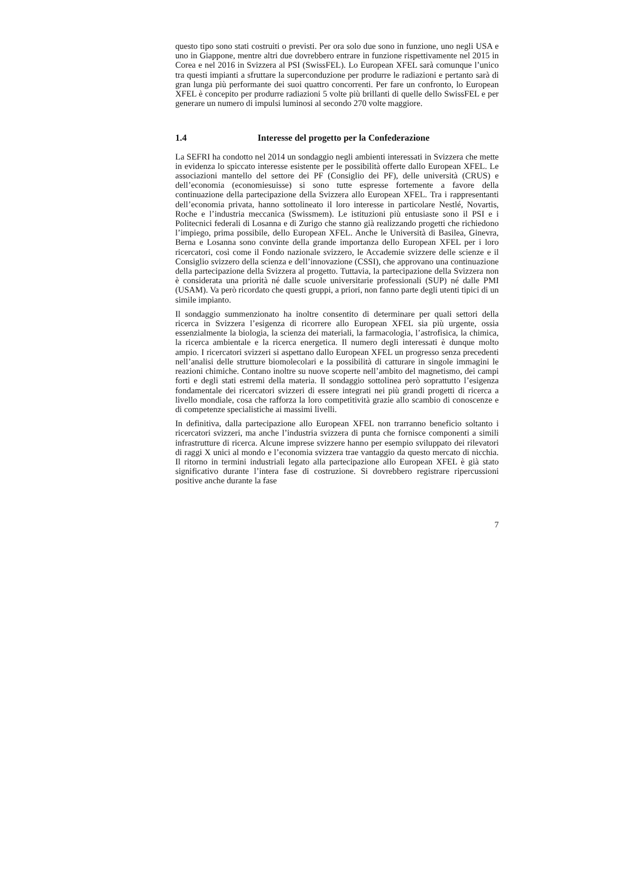questo tipo sono stati costruiti o previsti. Per ora solo due sono in funzione, uno negli USA e uno in Giappone, mentre altri due dovrebbero entrare in funzione rispettivamente nel 2015 in Corea e nel 2016 in Svizzera al PSI (SwissFEL). Lo European XFEL sarà comunque l’unico tra questi impianti a sfruttare la supercondu­zione per produrre le radiazioni e pertanto sarà di gran lunga più performante dei suoi quattro concorrenti. Per fare un confronto, lo European XFEL è concepito per produrre radiazioni 5 volte più brillanti di quelle dello SwissFEL e per generare un numero di impulsi luminosi al secondo 270 volte maggiore.
1.4 Interesse del progetto per la Confederazione
La SEFRI ha condotto nel 2014 un sondaggio negli ambienti interessati in Svizzera che mette in evidenza lo spiccato interesse esistente per le possibilità offerte dallo European XFEL. Le associazioni mantello del settore dei PF (Consiglio dei PF), delle università (CRUS) e dell’economia (economiesuisse) si sono tutte espresse fortemente a favore della continuazione della partecipazione della Svizzera allo European XFEL. Tra i rappresentanti dell’economia privata, hanno sottolineato il loro interesse in particolare Nestlé, Novartis, Roche e l’industria meccanica (Swiss­mem). Le istituzioni più entusiaste sono il PSI e i Politecnici federali di Losanna e di Zurigo che stanno già realizzando progetti che richiedono l’impiego, prima possibi­le, dello European XFEL. Anche le Università di Basilea, Ginevra, Berna e Losanna sono convinte della grande importanza dello European XFEL per i loro ricercatori, così come il Fondo nazionale svizzero, le Accademie svizzere delle scienze e il Consiglio svizzero della scienza e dell’innovazione (CSSI), che approvano una continuazione della partecipazione della Svizzera al progetto. Tuttavia, la partecipa­zione della Svizzera non è considerata una priorità né dalle scuole universitarie professionali (SUP) né dalle PMI (USAM). Va però ricordato che questi gruppi, a priori, non fanno parte degli utenti tipici di un simile impianto.
Il sondaggio summenzionato ha inoltre consentito di determinare per quali settori della ricerca in Svizzera l’esigenza di ricorrere allo European XFEL sia più urgente, ossia essenzialmente la biologia, la scienza dei materiali, la farmacologia, l’astrofisica, la chimica, la ricerca ambientale e la ricerca energetica. Il numero degli interessati è dunque molto ampio. I ricercatori svizzeri si aspettano dallo European XFEL un progresso senza precedenti nell’analisi delle strutture biomolecolari e la possibilità di catturare in singole immagini le reazioni chimiche. Contano inoltre su nuove scoperte nell’ambito del magnetismo, dei campi forti e degli stati estremi della materia. Il sondaggio sottolinea però soprattutto l’esigenza fondamentale dei ricercatori svizzeri di essere integrati nei più grandi progetti di ricerca a livello mondiale, cosa che rafforza la loro competitività grazie allo scambio di conoscenze e di competenze specialistiche ai massimi livelli.
In definitiva, dalla partecipazione allo European XFEL non trarranno beneficio soltanto i ricercatori svizzeri, ma anche l’industria svizzera di punta che fornisce componenti a simili infrastrutture di ricerca. Alcune imprese svizzere hanno per esempio sviluppato dei rilevatori di raggi X unici al mondo e l’economia svizzera trae vantaggio da questo mercato di nicchia. Il ritorno in termini industriali legato alla partecipazione allo European XFEL è già stato significativo durante l’intera fase di costruzione. Si dovrebbero registrare ripercussioni positive anche durante la fase
7